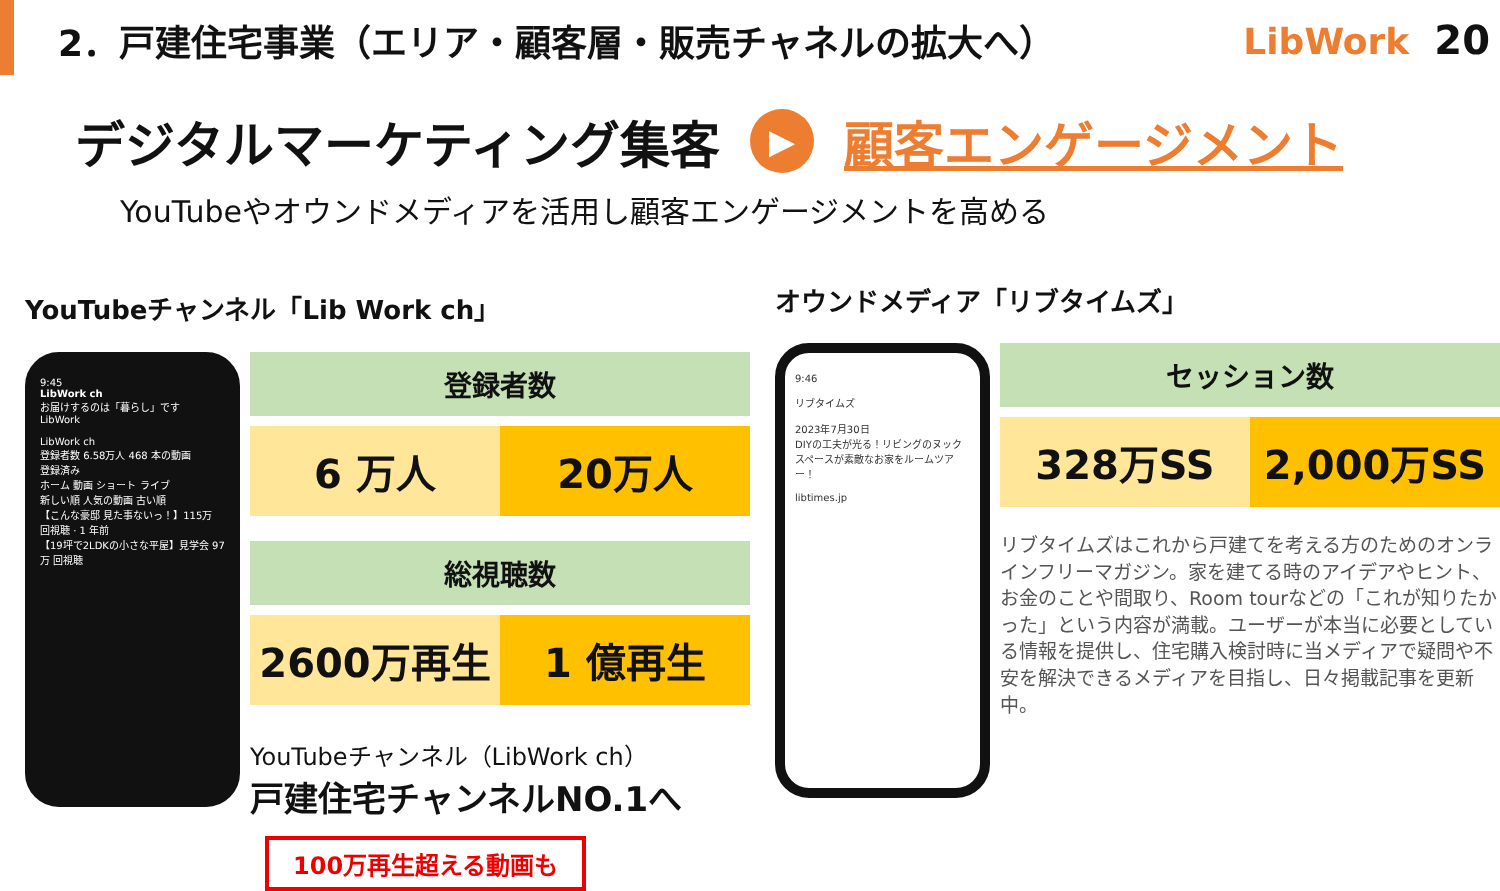2．戸建住宅事業（エリア・顧客層・販売チャネルの拡大へ）
LibWork 20
デジタルマーケティング集客 ▶ 顧客エンゲージメント
YouTubeやオウンドメディアを活用し顧客エンゲージメントを高める
YouTubeチャンネル「Lib Work ch」
9:45
LibWork ch
お届けするのは「暮らし」です
LibWork
LibWork ch
登録者数 6.58万人 468 本の動画
登録済み
ホーム 動画 ショート ライブ
新しい順 人気の動画 古い順
【こんな豪邸 見た事ないっ！】115万 回視聴 · 1 年前
【19坪で2LDKの小さな平屋】見学会 97万 回視聴
登録者数
6 万人 20万人
総視聴数
2600万再生 1 億再生
YouTubeチャンネル（LibWork ch）
戸建住宅チャンネルNO.1へ
100万再生超える動画も
オウンドメディア「リブタイムズ」
9:46
リブタイムズ
2023年7月30日
DIYの工夫が光る！リビングのヌックスペースが素敵なお家をルームツアー！
libtimes.jp
セッション数
328万SS 2,000万SS
リブタイムズはこれから戸建てを考える方のためのオンラインフリーマガジン。家を建てる時のアイデアやヒント、お金のことや間取り、Room tourなどの「これが知りたかった」という内容が満載。ユーザーが本当に必要としている情報を提供し、住宅購入検討時に当メディアで疑問や不安を解決できるメディアを目指し、日々掲載記事を更新中。